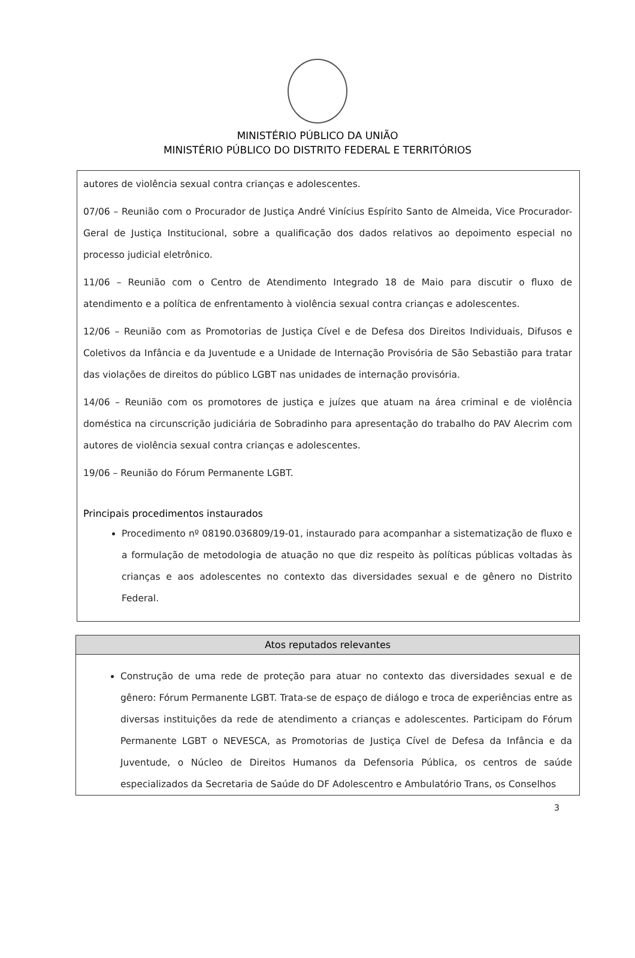MINISTÉRIO PÚBLICO DA UNIÃO
MINISTÉRIO PÚBLICO DO DISTRITO FEDERAL E TERRITÓRIOS
autores de violência sexual contra crianças e adolescentes.
07/06 – Reunião com o Procurador de Justiça André Vinícius Espírito Santo de Almeida, Vice Procurador-Geral de Justiça Institucional, sobre a qualificação dos dados relativos ao depoimento especial no processo judicial eletrônico.
11/06 – Reunião com o Centro de Atendimento Integrado 18 de Maio para discutir o fluxo de atendimento e a política de enfrentamento à violência sexual contra crianças e adolescentes.
12/06 – Reunião com as Promotorias de Justiça Cível e de Defesa dos Direitos Individuais, Difusos e Coletivos da Infância e da Juventude e a Unidade de Internação Provisória de São Sebastião para tratar das violações de direitos do público LGBT nas unidades de internação provisória.
14/06 – Reunião com os promotores de justiça e juízes que atuam na área criminal e de violência doméstica na circunscrição judiciária de Sobradinho para apresentação do trabalho do PAV Alecrim com autores de violência sexual contra crianças e adolescentes.
19/06 – Reunião do Fórum Permanente LGBT.
Principais procedimentos instaurados
Procedimento nº 08190.036809/19-01, instaurado para acompanhar a sistematização de fluxo e a formulação de metodologia de atuação no que diz respeito às políticas públicas voltadas às crianças e aos adolescentes no contexto das diversidades sexual e de gênero no Distrito Federal.
Atos reputados relevantes
Construção de uma rede de proteção para atuar no contexto das diversidades sexual e de gênero: Fórum Permanente LGBT. Trata-se de espaço de diálogo e troca de experiências entre as diversas instituições da rede de atendimento a crianças e adolescentes. Participam do Fórum Permanente LGBT o NEVESCA, as Promotorias de Justiça Cível de Defesa da Infância e da Juventude, o Núcleo de Direitos Humanos da Defensoria Pública, os centros de saúde especializados da Secretaria de Saúde do DF Adolescentro e Ambulatório Trans, os Conselhos
3